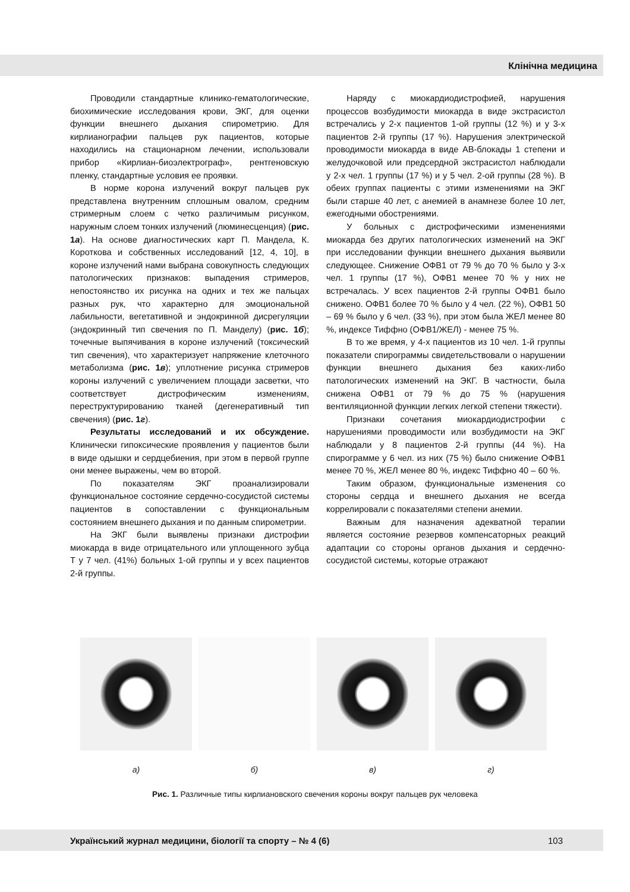Клінічна медицина
Проводили стандартные клинико-гематологические, биохимические исследования крови, ЭКГ, для оценки функции внешнего дыхания спирометрию. Для кирлианографии пальцев рук пациентов, которые находились на стационарном лечении, использовали прибор «Кирлиан-биоэлектрограф», рентгеновскую пленку, стандартные условия ее проявки.
В норме корона излучений вокруг пальцев рук представлена внутренним сплошным овалом, средним стримерным слоем с четко различимым рисунком, наружным слоем тонких излучений (люминесценция) (рис. 1а). На основе диагностических карт П. Мандела, К. Короткова и собственных исследований [12, 4, 10], в короне излучений нами выбрана совокупность следующих патологических признаков: выпадения стримеров, непостоянство их рисунка на одних и тех же пальцах разных рук, что характерно для эмоциональной лабильности, вегетативной и эндокринной дисрегуляции (эндокринный тип свечения по П. Манделу) (рис. 1б); точечные выпячивания в короне излучений (токсический тип свечения), что характеризует напряжение клеточного метаболизма (рис. 1в); уплотнение рисунка стримеров короны излучений с увеличением площади засветки, что соответствует дистрофическим изменениям, переструктурированию тканей (дегенеративный тип свечения) (рис. 1г).
Результаты исследований и их обсуждение. Клинически гипоксические проявления у пациентов были в виде одышки и сердцебиения, при этом в первой группе они менее выражены, чем во второй.
По показателям ЭКГ проанализировали функциональное состояние сердечно-сосудистой системы пациентов в сопоставлении с функциональным состоянием внешнего дыхания и по данным спирометрии.
На ЭКГ были выявлены признаки дистрофии миокарда в виде отрицательного или уплощенного зубца Т у 7 чел. (41%) больных 1-ой группы и у всех пациентов 2-й группы.
Наряду с миокардиодистрофией, нарушения процессов возбудимости миокарда в виде экстрасистол встречались у 2-х пациентов 1-ой группы (12 %) и у 3-х пациентов 2-й группы (17 %). Нарушения электрической проводимости миокарда в виде АВ-блокады 1 степени и желудочковой или предсердной экстрасистол наблюдали у 2-х чел. 1 группы (17 %) и у 5 чел. 2-ой группы (28 %). В обеих группах пациенты с этими изменениями на ЭКГ были старше 40 лет, с анемией в анамнезе более 10 лет, ежегодными обострениями.
У больных с дистрофическими изменениями миокарда без других патологических изменений на ЭКГ при исследовании функции внешнего дыхания выявили следующее. Снижение ОФВ1 от 79 % до 70 % было у 3-х чел. 1 группы (17 %), ОФВ1 менее 70 % у них не встречалась. У всех пациентов 2-й группы ОФВ1 было снижено. ОФВ1 более 70 % было у 4 чел. (22 %), ОФВ1 50 – 69 % было у 6 чел. (33 %), при этом была ЖЕЛ менее 80 %, индексе Тиффно (ОФВ1/ЖЕЛ) - менее 75 %.
В то же время, у 4-х пациентов из 10 чел. 1-й группы показатели спирограммы свидетельствовали о нарушении функции внешнего дыхания без каких-либо патологических изменений на ЭКГ. В частности, была снижена ОФВ1 от 79 % до 75 % (нарушения вентиляционной функции легких легкой степени тяжести).
Признаки сочетания миокардиодистрофии с нарушениями проводимости или возбудимости на ЭКГ наблюдали у 8 пациентов 2-й группы (44 %). На спирограмме у 6 чел. из них (75 %) было снижение ОФВ1 менее 70 %, ЖЕЛ менее 80 %, индекс Тиффно 40 – 60 %.
Таким образом, функциональные изменения со стороны сердца и внешнего дыхания не всегда коррелировали с показателями степени анемии.
Важным для назначения адекватной терапии является состояние резервов компенсаторных реакций адаптации со стороны органов дыхания и сердечно-сосудистой системы, которые отражают
а) б) в) г)
Рис. 1. Различные типы кирлиановского свечения короны вокруг пальцев рук человека
Український журнал медицини, біології та спорту – № 4 (6) 103